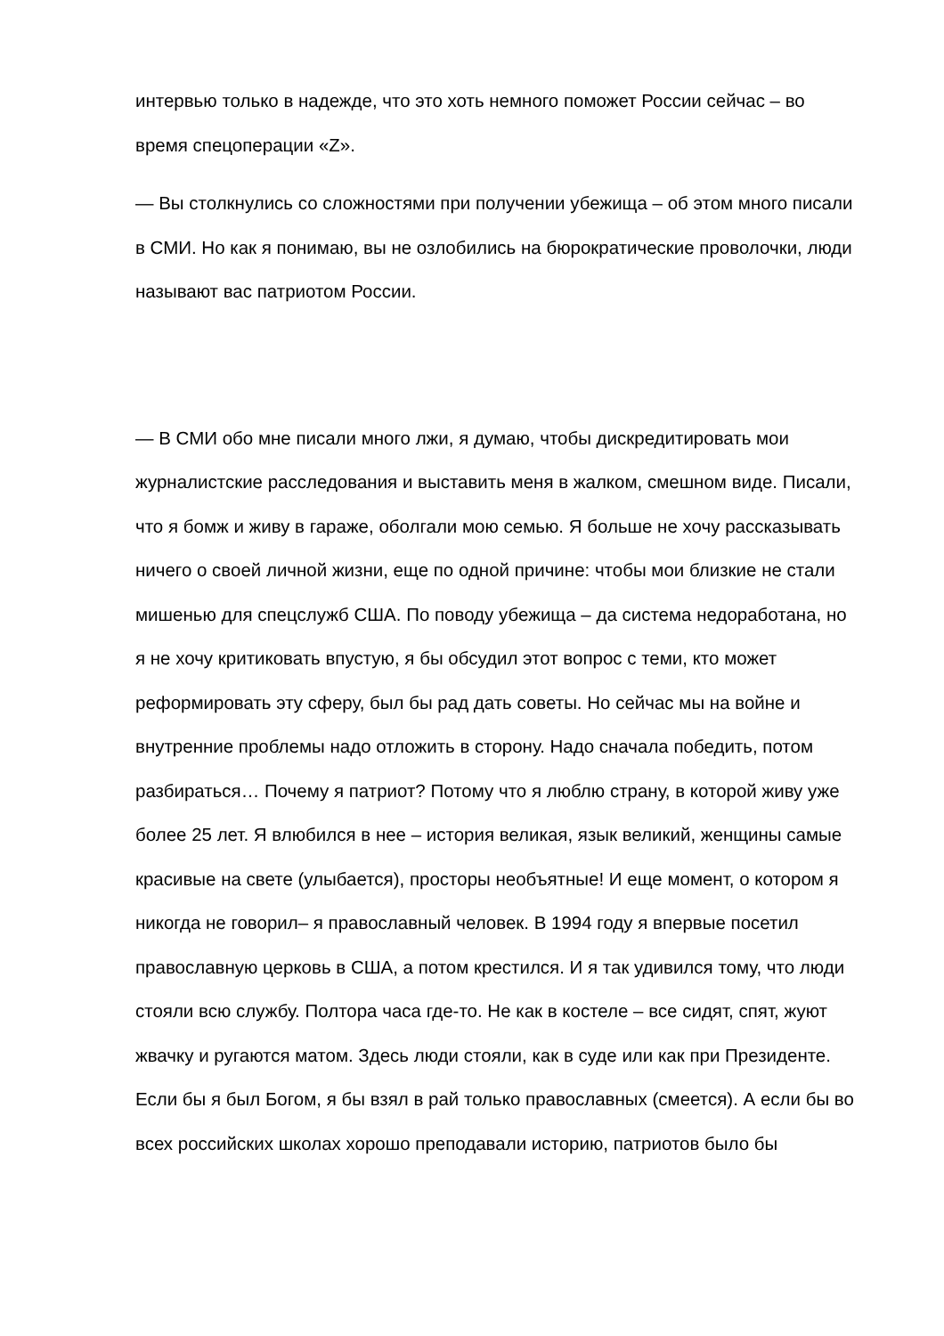интервью только в надежде, что это хоть немного поможет России сейчас – во время спецоперации «Z».
— Вы столкнулись со сложностями при получении убежища – об этом много писали в СМИ. Но как я понимаю, вы не озлобились на бюрократические проволочки, люди называют вас патриотом России.
— В СМИ обо мне писали много лжи, я думаю, чтобы дискредитировать мои журналистские расследования и выставить меня в жалком, смешном виде. Писали, что я бомж и живу в гараже, оболгали мою семью. Я больше не хочу рассказывать ничего о своей личной жизни, еще по одной причине: чтобы мои близкие не стали мишенью для спецслужб США. По поводу убежища – да система недоработана, но я не хочу критиковать впустую, я бы обсудил этот вопрос с теми, кто может реформировать эту сферу, был бы рад дать советы. Но сейчас мы на войне и внутренние проблемы надо отложить в сторону. Надо сначала победить, потом разбираться… Почему я патриот? Потому что я люблю страну, в которой живу уже более 25 лет. Я влюбился в нее – история великая, язык великий, женщины самые красивые на свете (улыбается), просторы необъятные! И еще момент, о котором я никогда не говорил– я православный человек. В 1994 году я впервые посетил православную церковь в США, а потом крестился. И я так удивился тому, что люди стояли всю службу. Полтора часа где-то. Не как в костеле – все сидят, спят, жуют жвачку и ругаются матом. Здесь люди стояли, как в суде или как при Президенте. Если бы я был Богом, я бы взял в рай только православных (смеется). А если бы во всех российских школах хорошо преподавали историю, патриотов было бы